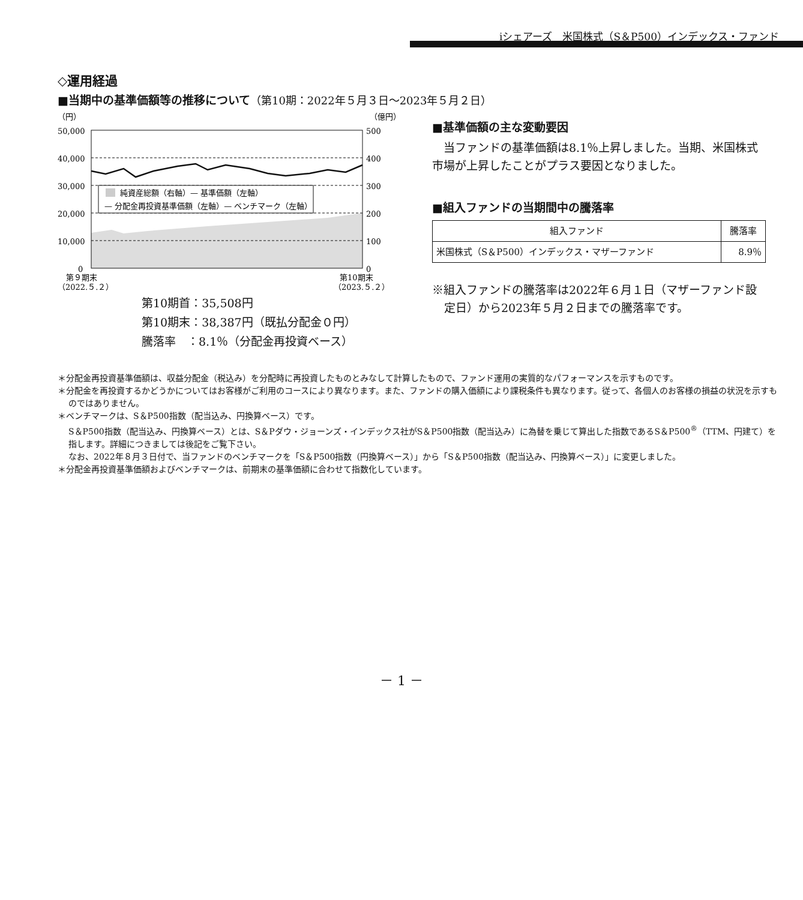iシェアーズ　米国株式（S＆P500）インデックス・ファンド
◇運用経過
■当期中の基準価額等の推移について（第10期：2022年５月３日～2023年５月２日）
（円）
（億円）
50,000
40,000
30,000
20,000
10,000
0
500
400
300
200
100
0
純資産総額（右軸）— 基準価額（左軸）
— 分配金再投資基準価額（左軸）— ベンチマーク（左軸）
第９期末
（2022.５.２）
第10期末
（2023.５.２）
第10期首：35,508円
第10期末：38,387円（既払分配金０円）
騰落率　：8.1％（分配金再投資ベース）
■基準価額の主な変動要因
　当ファンドの基準価額は8.1％上昇しました。当期、米国株式市場が上昇したことがプラス要因となりました。
■組入ファンドの当期間中の騰落率
| 組入ファンド | 騰落率 |
| --- | --- |
| 米国株式（S＆P500）インデックス・マザーファンド | 8.9％ |
※組入ファンドの騰落率は2022年６月１日（マザーファンド設定日）から2023年５月２日までの騰落率です。
＊分配金再投資基準価額は、収益分配金（税込み）を分配時に再投資したものとみなして計算したもので、ファンド運用の実質的なパフォーマンスを示すものです。
＊分配金を再投資するかどうかについてはお客様がご利用のコースにより異なります。また、ファンドの購入価額により課税条件も異なります。従って、各個人のお客様の損益の状況を示すものではありません。
＊ベンチマークは、S＆P500指数（配当込み、円換算ベース）です。
S＆P500指数（配当込み、円換算ベース）とは、S＆Pダウ・ジョーンズ・インデックス社がS＆P500指数（配当込み）に為替を乗じて算出した指数であるS＆P500<sup>®</sup>（TTM、円建て）を指します。詳細につきましては後記をご覧下さい。
なお、2022年８月３日付で、当ファンドのベンチマークを「S＆P500指数（円換算ベース）」から「S＆P500指数（配当込み、円換算ベース）」に変更しました。
＊分配金再投資基準価額およびベンチマークは、前期末の基準価額に合わせて指数化しています。
－ 1 －